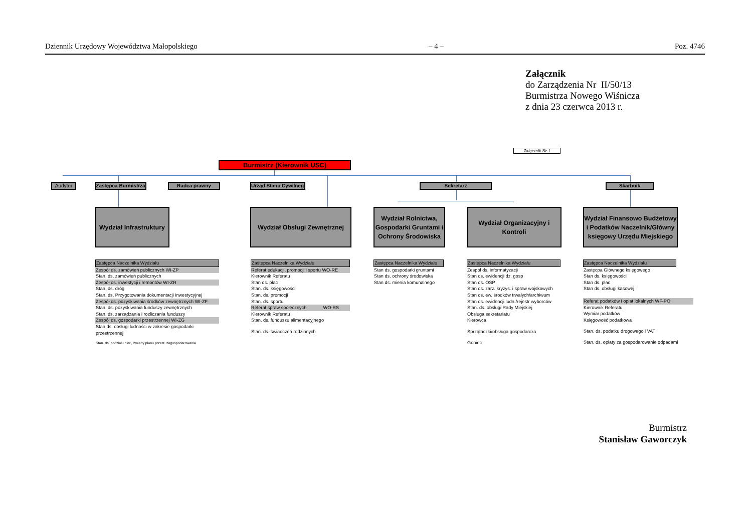Dziennik Urzędowy Województwa Małopolskiego – 4 – Poz. 4746
Załącznik
do Zarządzenia Nr II/50/13
Burmistrza Nowego Wiśnicza
z dnia 23 czerwca 2013 r.
Załącznik Nr 1
Burmistrz (Kierownik USC)
Audytor Zastępca Burmistrza Radca prawny Urząd Stanu Cywilnego Sekretarz Skarbnik
Wydział Infrastruktury
Wydział Obsługi Zewnętrznej
Wydział Rolnictwa, Gospodarki Gruntami i Ochrony Środowiska
Wydział Organizacyjny i Kontroli
Wydział Finansowo Budżetowy i Podatków Naczelnik/Główny księgowy Urzędu Miejskiego
Zastępca Naczelnika Wydziału
Zespół ds. zamówień publicznych WI-ZP
Stan. ds. zamówień publicznych
Zespół ds. inwestycji i remontów WI-ZR
Stan. ds. dróg
Stan. ds. Przygotowania dokumentacji inwestycyjnej
Zespół ds. pozyskiwania środków zewnętrznych WI-ZF
Stan. ds. pozyskiwania funduszy zewnętrznych
Stan. ds. zarządzania i rozliczania funduszy
Zespół ds. gospodarki przestrzennej WI-ZG
Stan ds. obsługi ludności w zakresie gospodarki przestrzennej
Stan. ds. podziału nier., zmiany planu przest. zagospodarowania
Zastępca Naczelnika Wydziału
Referat edukacji, promocji i sportu WO-RE
Kierownik Referatu
Stan ds. płac
Stan. ds. księgowości
Stan. ds. promocji
Stan. ds. sportu
Referat spraw społecznych WO-RS
Kierownik Referatu
Stan. ds. funduszu alimentacyjnego
Stan. ds. świadczeń rodzinnych
Zastępca Naczelnika Wydziału
Stan ds. gospodarki gruntami
Stan ds. ochrony środowiska
Stan ds. mienia komunalnego
Zastępca Naczelnika Wydziału
Zespół ds. informatyzacji
Stan ds. ewidencji dz. gosp
Stan ds. OSP
Stan ds. zarz. kryzys. i spraw wojskowych
Stan ds. ew. środków trwałych/archiwum
Stan ds. ewidencji ludn./rejestr wyborców
Stan. ds. obsługi Rady Miejskiej
Obsługa sekretariatu
Kierowca
Sprzątaczki/obsługa gospodarcza
Goniec
Zastępca Naczelnika Wydziału
Zastęcpa Głównego księgowego
Stan ds. księgowości
Stan ds. płac
Stan ds. obsługi kasowej
Referat podatków i opłat lokalnych WF-PO
Kierownik Referatu
Wymiar podatków
Księgowość podatkowa
Stan. ds. podatku drogowego i VAT
Stan. ds. opłaty za gospodarowanie odpadami
Burmistrz
Stanisław Gaworczyk